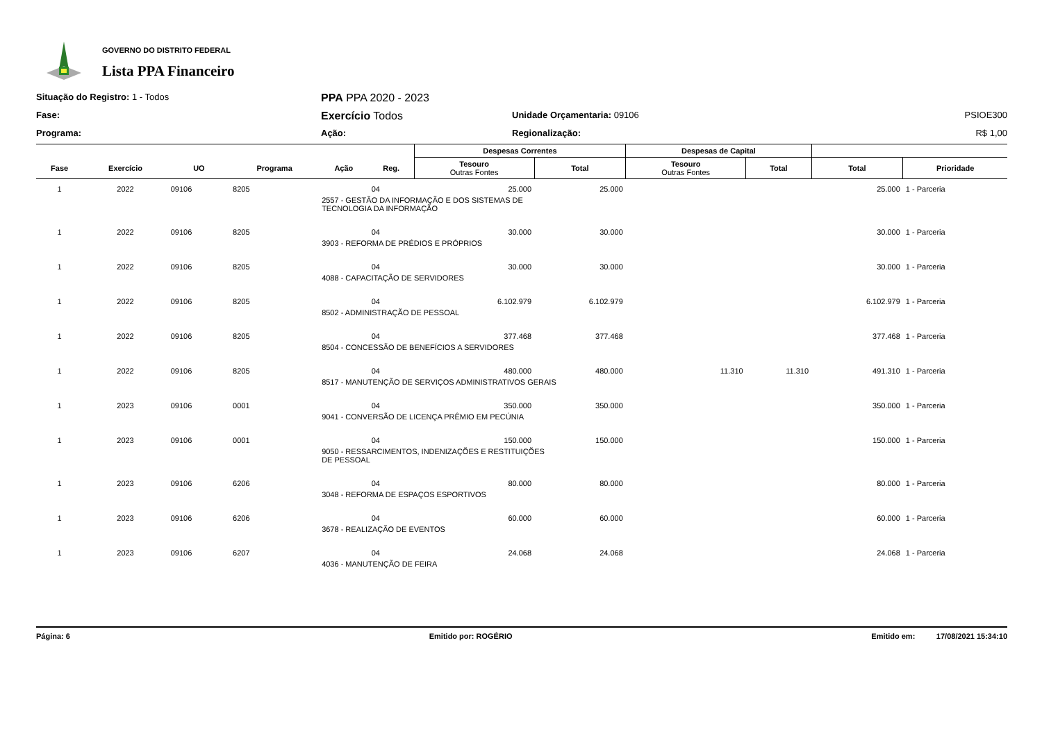GOVERNO DO DISTRITO FEDERAL
Lista PPA Financeiro
Situação do Registro: 1 - Todos
PPA PPA 2020 - 2023
Fase:
Exercício Todos
Unidade Orçamentaria: 09106
PSIOE300
Programa:
Ação:
Regionalização:
R$ 1,00
| | | | | | | Despesas Correntes | | Despesas de Capital | | | |
| --- | --- | --- | --- | --- | --- | --- | --- | --- | --- | --- | --- |
| Fase | Exercício | UO | Programa | Ação | Reg. | Tesouro Outras Fontes | Total | Tesouro Outras Fontes | Total | Total | Prioridade |
| 1 | 2022 | 09106 | 8205 | | 04 | 25.000 | 25.000 | | | 25.000 | 1 - Parceria |
| | | | | 2557 - GESTÃO DA INFORMAÇÃO E DOS SISTEMAS DE TECNOLOGIA DA INFORMAÇÃO | | | | | | | |
| 1 | 2022 | 09106 | 8205 | | 04 | 30.000 | 30.000 | | | 30.000 | 1 - Parceria |
| | | | | 3903 - REFORMA DE PRÉDIOS E PRÓPRIOS | | | | | | | |
| 1 | 2022 | 09106 | 8205 | | 04 | 30.000 | 30.000 | | | 30.000 | 1 - Parceria |
| | | | | 4088 - CAPACITAÇÃO DE SERVIDORES | | | | | | | |
| 1 | 2022 | 09106 | 8205 | | 04 | 6.102.979 | 6.102.979 | | | 6.102.979 | 1 - Parceria |
| | | | | 8502 - ADMINISTRAÇÃO DE PESSOAL | | | | | | | |
| 1 | 2022 | 09106 | 8205 | | 04 | 377.468 | 377.468 | | | 377.468 | 1 - Parceria |
| | | | | 8504 - CONCESSÃO DE BENEFÍCIOS A SERVIDORES | | | | | | | |
| 1 | 2022 | 09106 | 8205 | | 04 | 480.000 | 480.000 | 11.310 | 11.310 | 491.310 | 1 - Parceria |
| | | | | 8517 - MANUTENÇÃO DE SERVIÇOS ADMINISTRATIVOS GERAIS | | | | | | | |
| 1 | 2023 | 09106 | 0001 | | 04 | 350.000 | 350.000 | | | 350.000 | 1 - Parceria |
| | | | | 9041 - CONVERSÃO DE LICENÇA PRÊMIO EM PECÚNIA | | | | | | | |
| 1 | 2023 | 09106 | 0001 | | 04 | 150.000 | 150.000 | | | 150.000 | 1 - Parceria |
| | | | | 9050 - RESSARCIMENTOS, INDENIZAÇÕES E RESTITUIÇÕES DE PESSOAL | | | | | | | |
| 1 | 2023 | 09106 | 6206 | | 04 | 80.000 | 80.000 | | | 80.000 | 1 - Parceria |
| | | | | 3048 - REFORMA DE ESPAÇOS ESPORTIVOS | | | | | | | |
| 1 | 2023 | 09106 | 6206 | | 04 | 60.000 | 60.000 | | | 60.000 | 1 - Parceria |
| | | | | 3678 - REALIZAÇÃO DE EVENTOS | | | | | | | |
| 1 | 2023 | 09106 | 6207 | | 04 | 24.068 | 24.068 | | | 24.068 | 1 - Parceria |
| | | | | 4036 - MANUTENÇÃO DE FEIRA | | | | | | | |
Página: 6 Emitido por: ROGÉRIO Emitido em: 17/08/2021 15:34:10